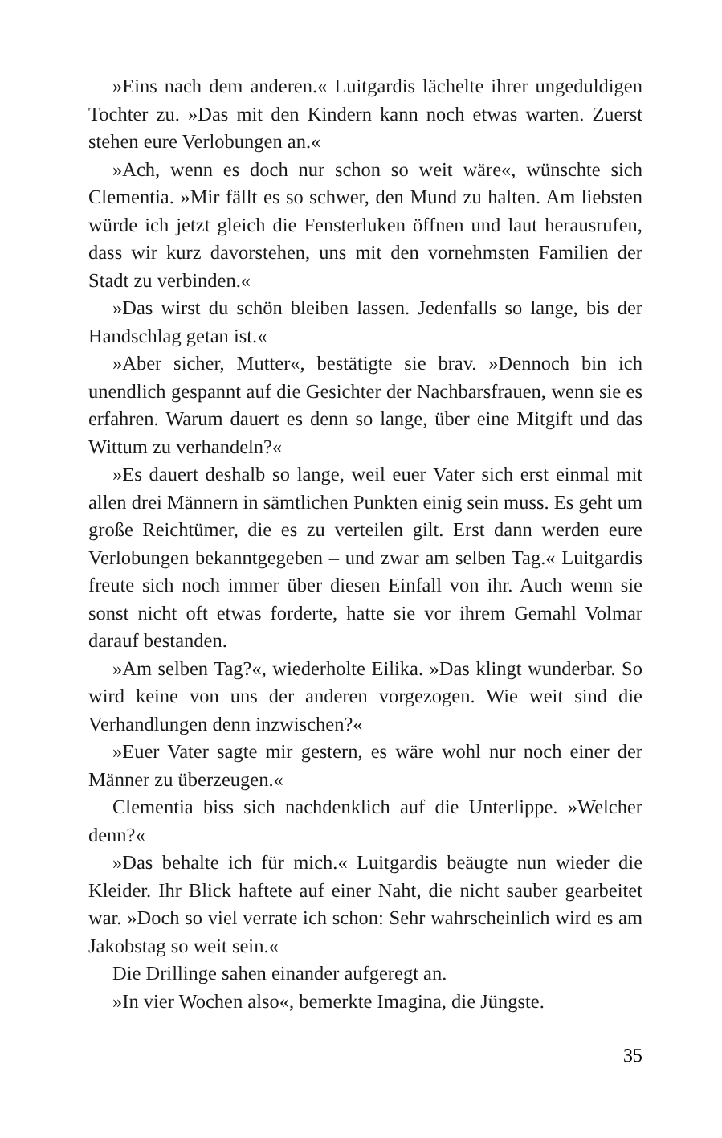»Eins nach dem anderen.« Luitgardis lächelte ihrer ungeduldigen Tochter zu. »Das mit den Kindern kann noch etwas warten. Zuerst stehen eure Verlobungen an.«
»Ach, wenn es doch nur schon so weit wäre«, wünschte sich Clementia. »Mir fällt es so schwer, den Mund zu halten. Am liebsten würde ich jetzt gleich die Fensterluken öffnen und laut herausrufen, dass wir kurz davorstehen, uns mit den vornehmsten Familien der Stadt zu verbinden.«
»Das wirst du schön bleiben lassen. Jedenfalls so lange, bis der Handschlag getan ist.«
»Aber sicher, Mutter«, bestätigte sie brav. »Dennoch bin ich unendlich gespannt auf die Gesichter der Nachbarsfrauen, wenn sie es erfahren. Warum dauert es denn so lange, über eine Mitgift und das Wittum zu verhandeln?«
»Es dauert deshalb so lange, weil euer Vater sich erst einmal mit allen drei Männern in sämtlichen Punkten einig sein muss. Es geht um große Reichtümer, die es zu verteilen gilt. Erst dann werden eure Verlobungen bekanntgegeben – und zwar am selben Tag.« Luitgardis freute sich noch immer über diesen Einfall von ihr. Auch wenn sie sonst nicht oft etwas forderte, hatte sie vor ihrem Gemahl Volmar darauf bestanden.
»Am selben Tag?«, wiederholte Eilika. »Das klingt wunderbar. So wird keine von uns der anderen vorgezogen. Wie weit sind die Verhandlungen denn inzwischen?«
»Euer Vater sagte mir gestern, es wäre wohl nur noch einer der Männer zu überzeugen.«
Clementia biss sich nachdenklich auf die Unterlippe. »Welcher denn?«
»Das behalte ich für mich.« Luitgardis beäugte nun wieder die Kleider. Ihr Blick haftete auf einer Naht, die nicht sauber gearbeitet war. »Doch so viel verrate ich schon: Sehr wahrscheinlich wird es am Jakobstag so weit sein.«
Die Drillinge sahen einander aufgeregt an.
»In vier Wochen also«, bemerkte Imagina, die Jüngste.
35